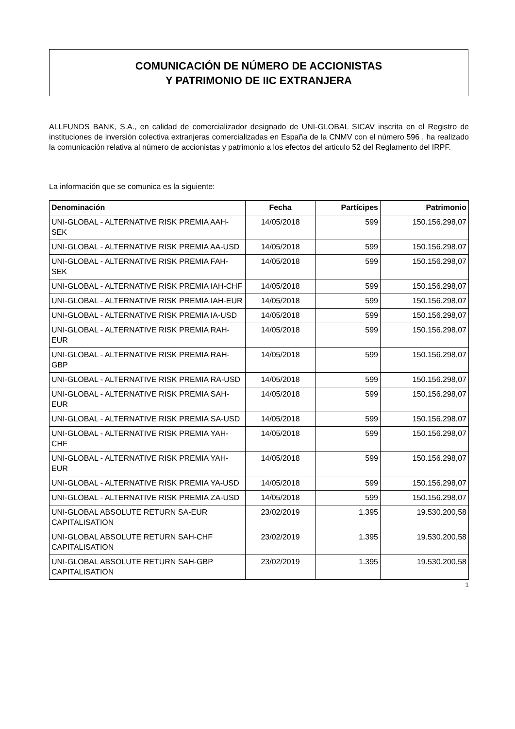COMUNICACIÓN DE NÚMERO DE ACCIONISTAS
Y PATRIMONIO DE IIC EXTRANJERA
ALLFUNDS BANK, S.A., en calidad de comercializador designado de UNI-GLOBAL SICAV inscrita en el Registro de instituciones de inversión colectiva extranjeras comercializadas en España de la CNMV con el número 596 , ha realizado la comunicación relativa al número de accionistas y patrimonio a los efectos del articulo 52 del Reglamento del IRPF.
La información que se comunica es la siguiente:
| Denominación | Fecha | Partícipes | Patrimonio |
| --- | --- | --- | --- |
| UNI-GLOBAL - ALTERNATIVE RISK PREMIA AAH-SEK | 14/05/2018 | 599 | 150.156.298,07 |
| UNI-GLOBAL - ALTERNATIVE RISK PREMIA AA-USD | 14/05/2018 | 599 | 150.156.298,07 |
| UNI-GLOBAL - ALTERNATIVE RISK PREMIA FAH-SEK | 14/05/2018 | 599 | 150.156.298,07 |
| UNI-GLOBAL - ALTERNATIVE RISK PREMIA IAH-CHF | 14/05/2018 | 599 | 150.156.298,07 |
| UNI-GLOBAL - ALTERNATIVE RISK PREMIA IAH-EUR | 14/05/2018 | 599 | 150.156.298,07 |
| UNI-GLOBAL - ALTERNATIVE RISK PREMIA IA-USD | 14/05/2018 | 599 | 150.156.298,07 |
| UNI-GLOBAL - ALTERNATIVE RISK PREMIA RAH-EUR | 14/05/2018 | 599 | 150.156.298,07 |
| UNI-GLOBAL - ALTERNATIVE RISK PREMIA RAH-GBP | 14/05/2018 | 599 | 150.156.298,07 |
| UNI-GLOBAL - ALTERNATIVE RISK PREMIA RA-USD | 14/05/2018 | 599 | 150.156.298,07 |
| UNI-GLOBAL - ALTERNATIVE RISK PREMIA SAH-EUR | 14/05/2018 | 599 | 150.156.298,07 |
| UNI-GLOBAL - ALTERNATIVE RISK PREMIA SA-USD | 14/05/2018 | 599 | 150.156.298,07 |
| UNI-GLOBAL - ALTERNATIVE RISK PREMIA YAH-CHF | 14/05/2018 | 599 | 150.156.298,07 |
| UNI-GLOBAL - ALTERNATIVE RISK PREMIA YAH-EUR | 14/05/2018 | 599 | 150.156.298,07 |
| UNI-GLOBAL - ALTERNATIVE RISK PREMIA YA-USD | 14/05/2018 | 599 | 150.156.298,07 |
| UNI-GLOBAL - ALTERNATIVE RISK PREMIA ZA-USD | 14/05/2018 | 599 | 150.156.298,07 |
| UNI-GLOBAL ABSOLUTE RETURN SA-EUR CAPITALISATION | 23/02/2019 | 1.395 | 19.530.200,58 |
| UNI-GLOBAL ABSOLUTE RETURN SAH-CHF CAPITALISATION | 23/02/2019 | 1.395 | 19.530.200,58 |
| UNI-GLOBAL ABSOLUTE RETURN SAH-GBP CAPITALISATION | 23/02/2019 | 1.395 | 19.530.200,58 |
1